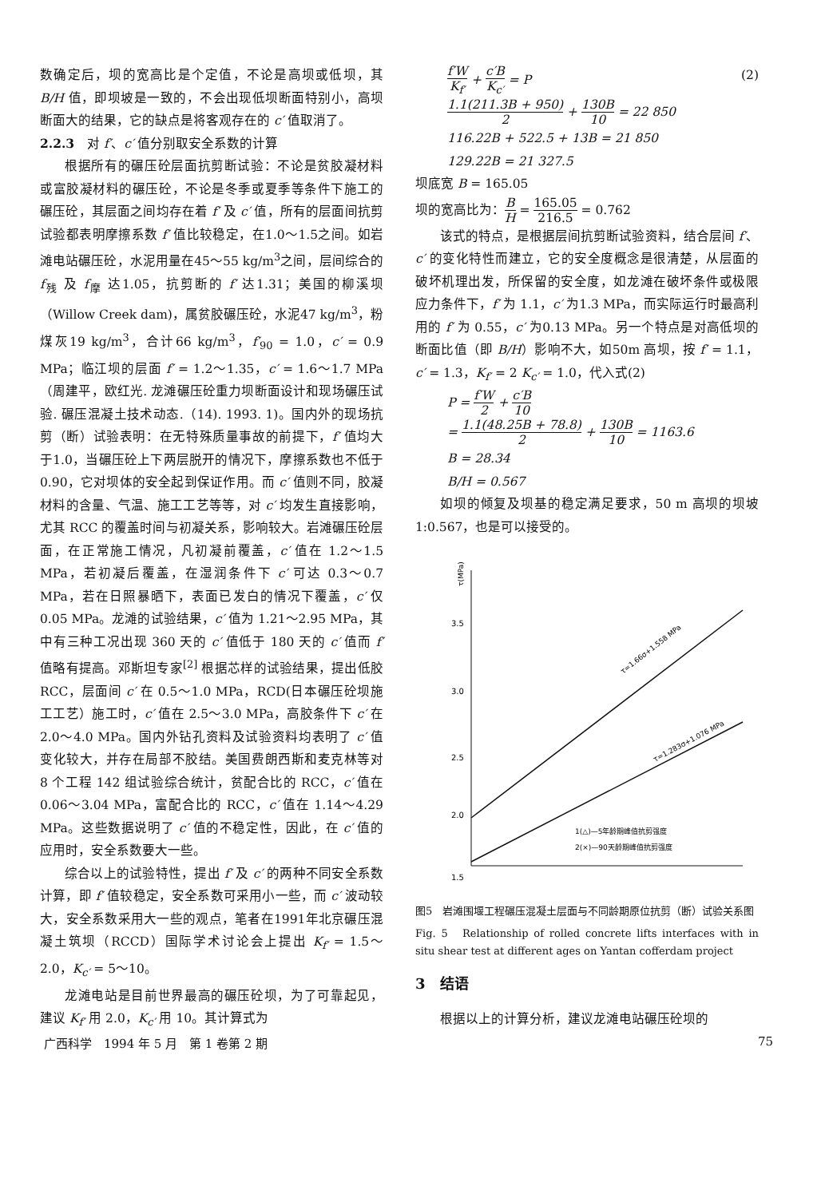数确定后，坝的宽高比是个定值，不论是高坝或低坝，其 B/H 值，即坝坡是一致的，不会出现低坝断面特别小，高坝断面大的结果，它的缺点是将客观存在的 c′ 值取消了。
2.2.3　对 f′、c′ 值分别取安全系数的计算
根据所有的碾压砼层面抗剪断试验：不论是贫胶凝材料或富胶凝材料的碾压砼，不论是冬季或夏季等条件下施工的碾压砼，其层面之间均存在着 f′ 及 c′ 值，所有的层面间抗剪试验都表明摩擦系数 f′ 值比较稳定，在1.0～1.5之间。如岩滩电站碾压砼，水泥用量在45～55 kg/m<sup>3</sup>之间，层间综合的 f<sub>残</sub> 及 f<sub>摩</sub> 达1.05，抗剪断的 f′ 达1.31；美国的柳溪坝（Willow Creek dam)，属贫胶碾压砼，水泥47 kg/m<sup>3</sup>，粉煤灰19 kg/m<sup>3</sup>，合计66 kg/m<sup>3</sup>，f′<sub>90</sub> = 1.0，c′ = 0.9 MPa；临江坝的层面 f′ = 1.2～1.35，c′ = 1.6～1.7 MPa（周建平，欧红光. 龙滩碾压砼重力坝断面设计和现场碾压试验. 碾压混凝土技术动态.（14). 1993. 1)。国内外的现场抗剪（断）试验表明：在无特殊质量事故的前提下，f′ 值均大于1.0，当碾压砼上下两层脱开的情况下，摩擦系数也不低于0.90，它对坝体的安全起到保证作用。而 c′ 值则不同，胶凝材料的含量、气温、施工工艺等等，对 c′ 均发生直接影响，尤其 RCC 的覆盖时间与初凝关系，影响较大。岩滩碾压砼层面，在正常施工情况，凡初凝前覆盖，c′ 值在 1.2～1.5 MPa，若初凝后覆盖，在湿润条件下 c′ 可达 0.3～0.7 MPa，若在日照暴晒下，表面已发白的情况下覆盖，c′ 仅 0.05 MPa。龙滩的试验结果，c′ 值为 1.21～2.95 MPa，其中有三种工况出现 360 天的 c′ 值低于 180 天的 c′ 值而 f′ 值略有提高。邓斯坦专家<sup>[2]</sup> 根据芯样的试验结果，提出低胶 RCC，层面间 c′ 在 0.5～1.0 MPa，RCD(日本碾压砼坝施工工艺）施工时，c′ 值在 2.5～3.0 MPa，高胶条件下 c′ 在 2.0～4.0 MPa。国内外钻孔资料及试验资料均表明了 c′ 值变化较大，并存在局部不胶结。美国费朗西斯和麦克林等对 8 个工程 142 组试验综合统计，贫配合比的 RCC，c′ 值在 0.06～3.04 MPa，富配合比的 RCC，c′ 值在 1.14～4.29 MPa。这些数据说明了 c′ 值的不稳定性，因此，在 c′ 值的应用时，安全系数要大一些。
综合以上的试验特性，提出 f′ 及 c′ 的两种不同安全系数计算，即 f′ 值较稳定，安全系数可采用小一些，而 c′ 波动较大，安全系数采用大一些的观点，笔者在1991年北京碾压混凝土筑坝（RCCD）国际学术讨论会上提出 K<sub>f′</sub> = 1.5～2.0，K<sub>c′</sub> = 5～10。
龙滩电站是目前世界最高的碾压砼坝，为了可靠起见，建议 K<sub>f′</sub> 用 2.0，K<sub>c′</sub> 用 10。其计算式为
f′W K<sub>f′</sub> + c′B K<sub>c′</sub> = P (2)
1.1(211.3B + 950) 2 + 130B 10 = 22 850
116.22B + 522.5 + 13B = 21 850
129.22B = 21 327.5
坝底宽 B = 165.05
坝的宽高比为：B H = 165.05 216.5 = 0.762
该式的特点，是根据层间抗剪断试验资料，结合层间 f′、c′ 的变化特性而建立，它的安全度概念是很清楚，从层面的破坏机理出发，所保留的安全度，如龙滩在破坏条件或极限应力条件下，f′ 为 1.1，c′ 为1.3 MPa，而实际运行时最高利用的 f′ 为 0.55，c′ 为0.13 MPa。另一个特点是对高低坝的断面比值（即 B/H）影响不大，如50m 高坝，按 f′ = 1.1，c′ = 1.3，K<sub>f′</sub> = 2 K<sub>c′</sub> = 1.0，代入式(2)
P = f′W 2 + c′B 10
= 1.1(48.25B + 78.8) 2 + 130B 10 = 1163.6
B = 28.34
B/H = 0.567
如坝的倾复及坝基的稳定满足要求，50 m 高坝的坝坡1:0.567，也是可以接受的。
τ(MPa)
3.5
3.0
2.5
2.0
1.5
τ=1.66σ+1.558 MPa
τ=1.283σ+1.076 MPa
1(△)—5年龄期峰值抗剪强度
2(×)—90天龄期峰值抗剪强度
图5　岩滩围堰工程碾压混凝土层面与不同龄期原位抗剪（断）试验关系图
Fig. 5　Relationship of rolled concrete lifts interfaces with in situ shear test at different ages on Yantan cofferdam project
3　结语
根据以上的计算分析，建议龙滩电站碾压砼坝的
广西科学　1994 年 5 月　第 1 卷第 2 期 75